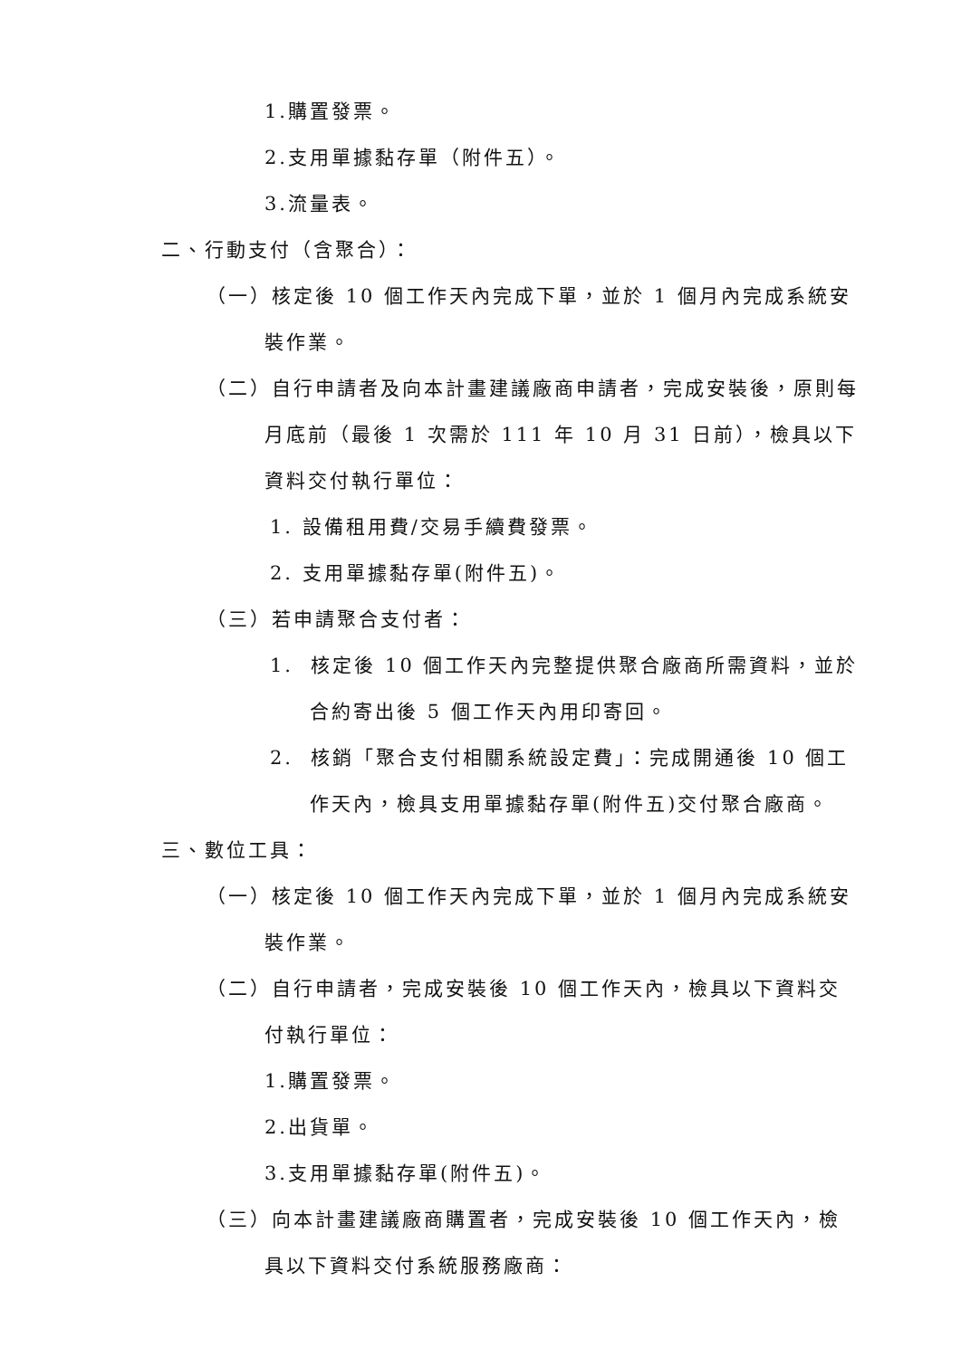1.購置發票。
2.支用單據黏存單（附件五）。
3.流量表。
二、行動支付（含聚合）：
（一）核定後 10 個工作天內完成下單，並於 1 個月內完成系統安裝作業。
（二）自行申請者及向本計畫建議廠商申請者，完成安裝後，原則每月底前（最後 1 次需於 111 年 10 月 31 日前），檢具以下資料交付執行單位：
1. 設備租用費/交易手續費發票。
2. 支用單據黏存單(附件五)。
（三）若申請聚合支付者：
1. 核定後 10 個工作天內完整提供聚合廠商所需資料，並於合約寄出後 5 個工作天內用印寄回。
2. 核銷「聚合支付相關系統設定費」：完成開通後 10 個工作天內，檢具支用單據黏存單(附件五)交付聚合廠商。
三、數位工具：
（一）核定後 10 個工作天內完成下單，並於 1 個月內完成系統安裝作業。
（二）自行申請者，完成安裝後 10 個工作天內，檢具以下資料交付執行單位：
1.購置發票。
2.出貨單。
3.支用單據黏存單(附件五)。
（三）向本計畫建議廠商購置者，完成安裝後 10 個工作天內，檢具以下資料交付系統服務廠商：